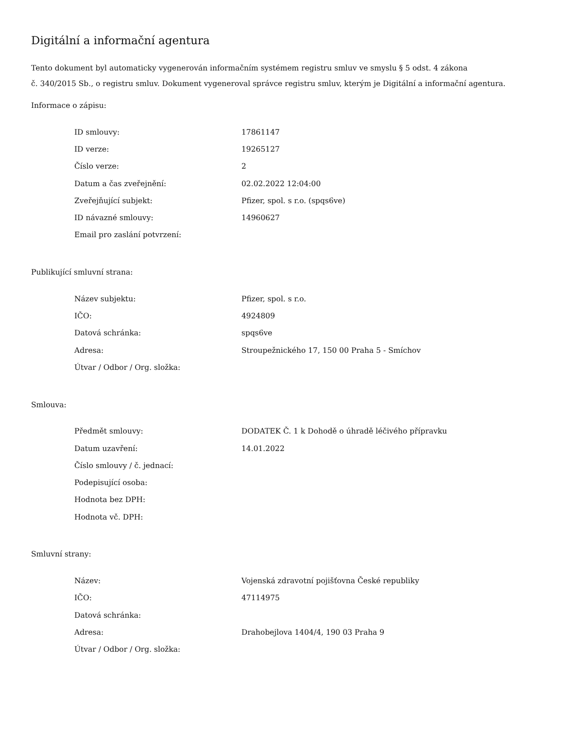Digitální a informační agentura
Tento dokument byl automaticky vygenerován informačním systémem registru smluv ve smyslu § 5 odst. 4 zákona
č. 340/2015 Sb., o registru smluv. Dokument vygeneroval správce registru smluv, kterým je Digitální a informační agentura.
Informace o zápisu:
| ID smlouvy: | 17861147 |
| ID verze: | 19265127 |
| Číslo verze: | 2 |
| Datum a čas zveřejnění: | 02.02.2022 12:04:00 |
| Zveřejňující subjekt: | Pfizer, spol. s r.o. (spqs6ve) |
| ID návazné smlouvy: | 14960627 |
| Email pro zaslání potvrzení: | |
Publikující smluvní strana:
| Název subjektu: | Pfizer, spol. s r.o. |
| IČO: | 4924809 |
| Datová schránka: | spqs6ve |
| Adresa: | Stroupežnického 17, 150 00 Praha 5 - Smíchov |
| Útvar / Odbor / Org. složka: | |
Smlouva:
| Předmět smlouvy: | DODATEK Č. 1 k Dohodě o úhradě léčivého přípravku |
| Datum uzavření: | 14.01.2022 |
| Číslo smlouvy / č. jednací: | |
| Podepisující osoba: | |
| Hodnota bez DPH: | |
| Hodnota vč. DPH: | |
Smluvní strany:
| Název: | Vojenská zdravotní pojišťovna České republiky |
| IČO: | 47114975 |
| Datová schránka: | |
| Adresa: | Drahobejlova 1404/4, 190 03 Praha 9 |
| Útvar / Odbor / Org. složka: | |